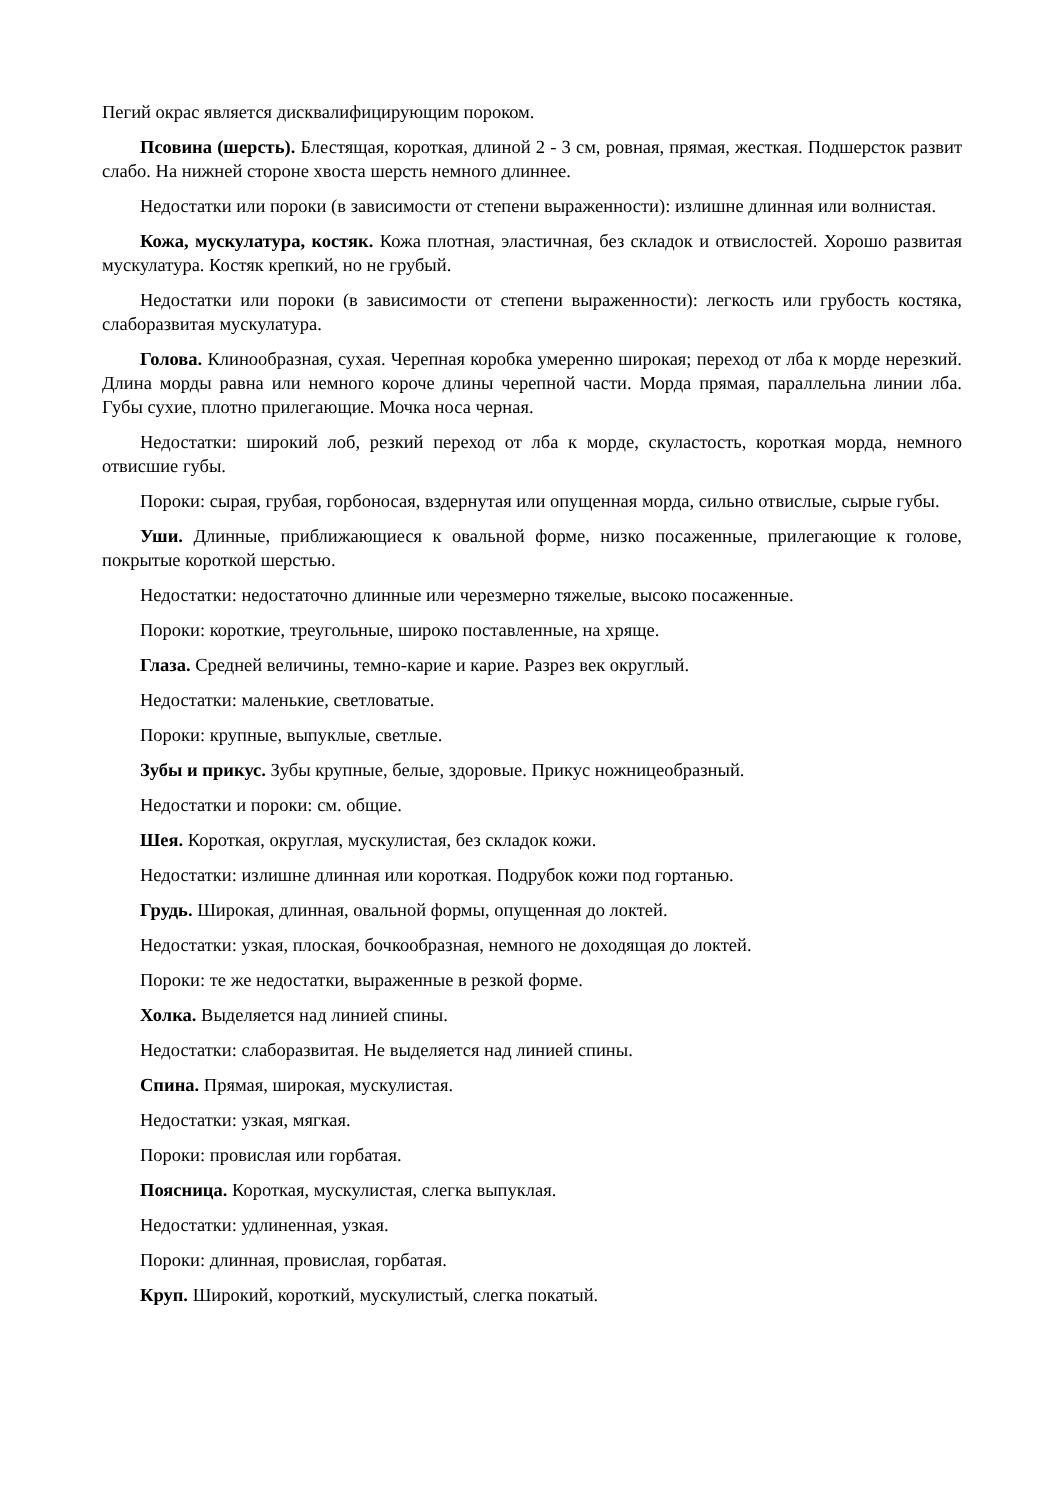Пегий окрас является дисквалифицирующим пороком.
Псовина (шерсть). Блестящая, короткая, длиной 2 - 3 см, ровная, прямая, жесткая. Подшерсток развит слабо. На нижней стороне хвоста шерсть немного длиннее.
Недостатки или пороки (в зависимости от степени выраженности): излишне длинная или волнистая.
Кожа, мускулатура, костяк. Кожа плотная, эластичная, без складок и отвислостей. Хорошо развитая мускулатура. Костяк крепкий, но не грубый.
Недостатки или пороки (в зависимости от степени выраженности): легкость или грубость костяка, слаборазвитая мускулатура.
Голова. Клинообразная, сухая. Черепная коробка умеренно широкая; переход от лба к морде нерезкий. Длина морды равна или немного короче длины черепной части. Морда прямая, параллельна линии лба. Губы сухие, плотно прилегающие. Мочка носа черная.
Недостатки: широкий лоб, резкий переход от лба к морде, скуластость, короткая морда, немного отвисшие губы.
Пороки: сырая, грубая, горбоносая, вздернутая или опущенная морда, сильно отвислые, сырые губы.
Уши. Длинные, приближающиеся к овальной форме, низко посаженные, прилегающие к голове, покрытые короткой шерстью.
Недостатки: недостаточно длинные или черезмерно тяжелые, высоко посаженные.
Пороки: короткие, треугольные, широко поставленные, на хряще.
Глаза. Средней величины, темно-карие и карие. Разрез век округлый.
Недостатки: маленькие, светловатые.
Пороки: крупные, выпуклые, светлые.
Зубы и прикус. Зубы крупные, белые, здоровые. Прикус ножницеобразный.
Недостатки и пороки: см. общие.
Шея. Короткая, округлая, мускулистая, без складок кожи.
Недостатки: излишне длинная или короткая. Подрубок кожи под гортанью.
Грудь. Широкая, длинная, овальной формы, опущенная до локтей.
Недостатки: узкая, плоская, бочкообразная, немного не доходящая до локтей.
Пороки: те же недостатки, выраженные в резкой форме.
Холка. Выделяется над линией спины.
Недостатки: слаборазвитая. Не выделяется над линией спины.
Спина. Прямая, широкая, мускулистая.
Недостатки: узкая, мягкая.
Пороки: провислая или горбатая.
Поясница. Короткая, мускулистая, слегка выпуклая.
Недостатки: удлиненная, узкая.
Пороки: длинная, провислая, горбатая.
Круп. Широкий, короткий, мускулистый, слегка покатый.